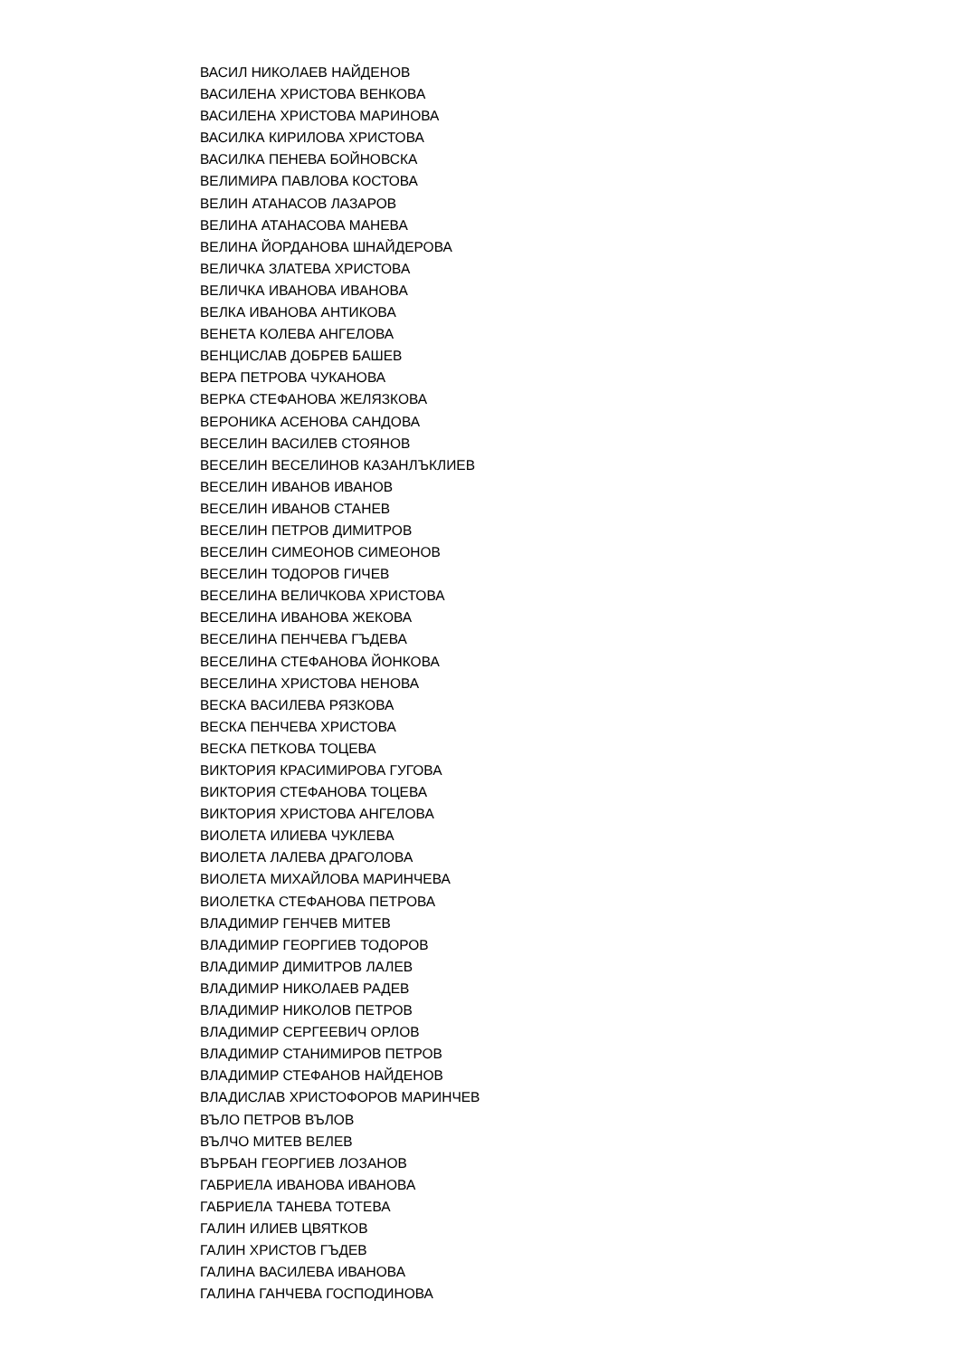ВАСИЛ НИКОЛАЕВ НАЙДЕНОВ
ВАСИЛЕНА ХРИСТОВА ВЕНКОВА
ВАСИЛЕНА ХРИСТОВА МАРИНОВА
ВАСИЛКА КИРИЛОВА ХРИСТОВА
ВАСИЛКА ПЕНЕВА БОЙНОВСКА
ВЕЛИМИРА ПАВЛОВА КОСТОВА
ВЕЛИН АТАНАСОВ ЛАЗАРОВ
ВЕЛИНА АТАНАСОВА МАНЕВА
ВЕЛИНА ЙОРДАНОВА ШНАЙДЕРОВА
ВЕЛИЧКА ЗЛАТЕВА ХРИСТОВА
ВЕЛИЧКА ИВАНОВА ИВАНОВА
ВЕЛКА ИВАНОВА АНТИКОВА
ВЕНЕТА КОЛЕВА АНГЕЛОВА
ВЕНЦИСЛАВ ДОБРЕВ БАШЕВ
ВЕРА ПЕТРОВА ЧУКАНОВА
ВЕРКА СТЕФАНОВА ЖЕЛЯЗКОВА
ВЕРОНИКА АСЕНОВА САНДОВА
ВЕСЕЛИН ВАСИЛЕВ СТОЯНОВ
ВЕСЕЛИН ВЕСЕЛИНОВ КАЗАНЛЪКЛИЕВ
ВЕСЕЛИН ИВАНОВ ИВАНОВ
ВЕСЕЛИН ИВАНОВ СТАНЕВ
ВЕСЕЛИН ПЕТРОВ ДИМИТРОВ
ВЕСЕЛИН СИМЕОНОВ СИМЕОНОВ
ВЕСЕЛИН ТОДОРОВ ГИЧЕВ
ВЕСЕЛИНА ВЕЛИЧКОВА ХРИСТОВА
ВЕСЕЛИНА ИВАНОВА ЖЕКОВА
ВЕСЕЛИНА ПЕНЧЕВА ГЪДЕВА
ВЕСЕЛИНА СТЕФАНОВА ЙОНКОВА
ВЕСЕЛИНА ХРИСТОВА НЕНОВА
ВЕСКА ВАСИЛЕВА РЯЗКОВА
ВЕСКА ПЕНЧЕВА ХРИСТОВА
ВЕСКА ПЕТКОВА ТОЦЕВА
ВИКТОРИЯ КРАСИМИРОВА ГУГОВА
ВИКТОРИЯ СТЕФАНОВА ТОЦЕВА
ВИКТОРИЯ ХРИСТОВА АНГЕЛОВА
ВИОЛЕТА ИЛИЕВА ЧУКЛЕВА
ВИОЛЕТА ЛАЛЕВА ДРАГОЛОВА
ВИОЛЕТА МИХАЙЛОВА МАРИНЧЕВА
ВИОЛЕТКА СТЕФАНОВА ПЕТРОВА
ВЛАДИМИР ГЕНЧЕВ МИТЕВ
ВЛАДИМИР ГЕОРГИЕВ ТОДОРОВ
ВЛАДИМИР ДИМИТРОВ ЛАЛЕВ
ВЛАДИМИР НИКОЛАЕВ РАДЕВ
ВЛАДИМИР НИКОЛОВ ПЕТРОВ
ВЛАДИМИР СЕРГЕЕВИЧ ОРЛОВ
ВЛАДИМИР СТАНИМИРОВ ПЕТРОВ
ВЛАДИМИР СТЕФАНОВ НАЙДЕНОВ
ВЛАДИСЛАВ ХРИСТОФОРОВ МАРИНЧЕВ
ВЪЛО ПЕТРОВ ВЪЛОВ
ВЪЛЧО МИТЕВ ВЕЛЕВ
ВЪРБАН ГЕОРГИЕВ ЛОЗАНОВ
ГАБРИЕЛА ИВАНОВА ИВАНОВА
ГАБРИЕЛА ТАНЕВА ТОТЕВА
ГАЛИН ИЛИЕВ ЦВЯТКОВ
ГАЛИН ХРИСТОВ ГЪДЕВ
ГАЛИНА ВАСИЛЕВА ИВАНОВА
ГАЛИНА ГАНЧЕВА ГОСПОДИНОВА